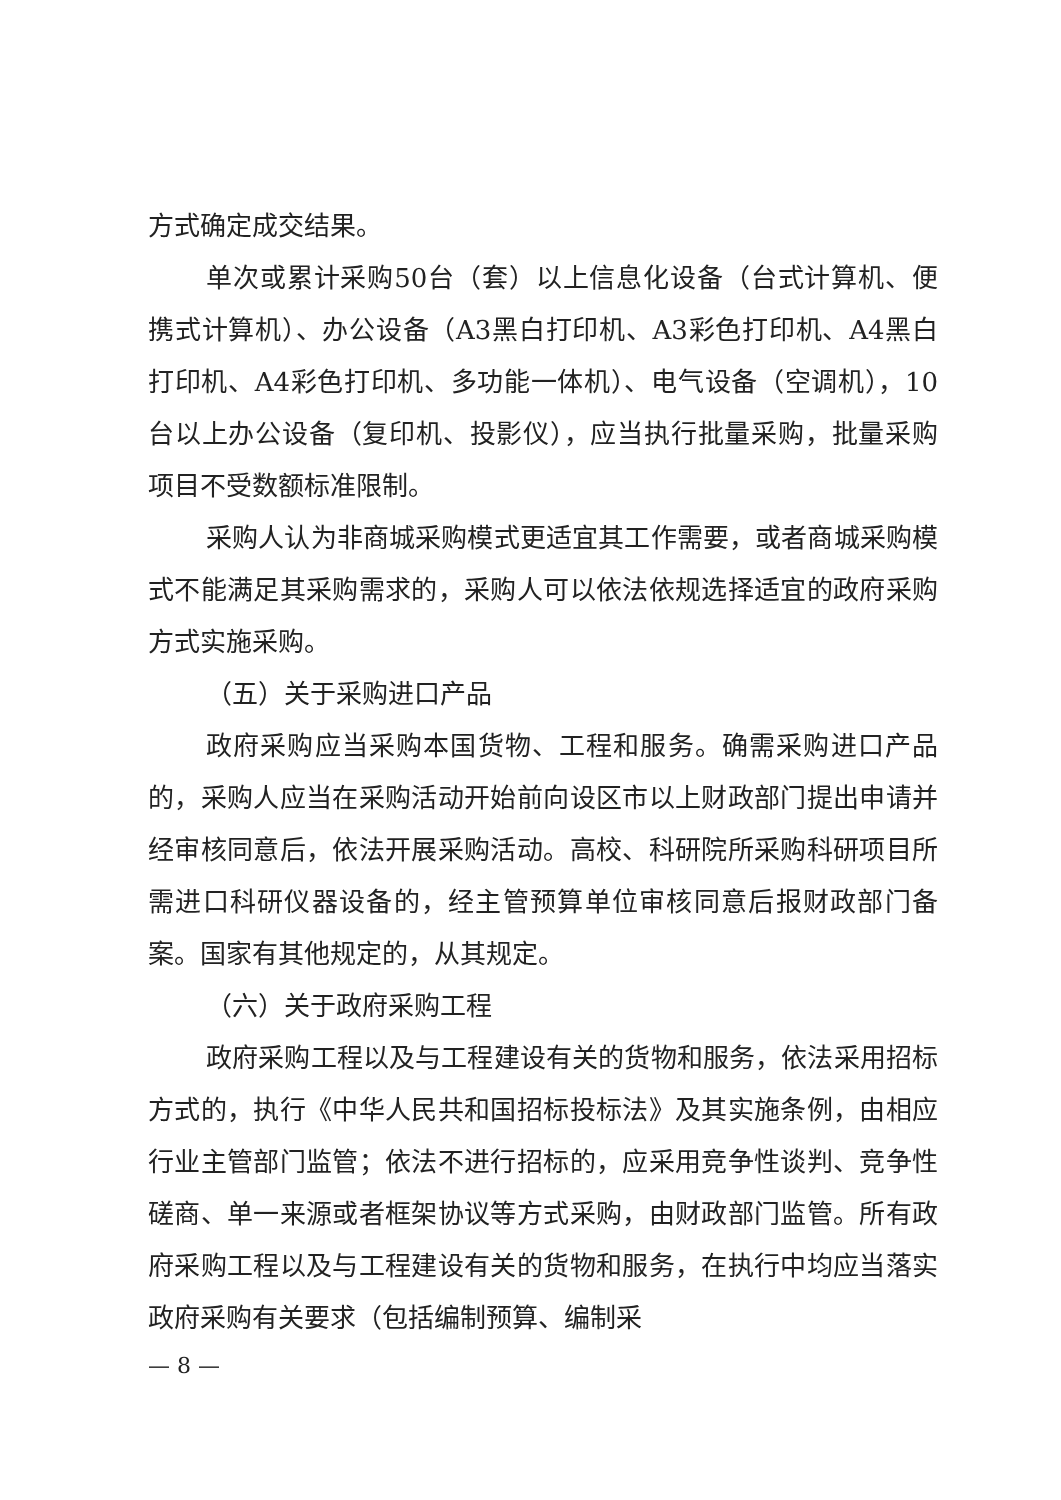方式确定成交结果。
单次或累计采购50台（套）以上信息化设备（台式计算机、便携式计算机）、办公设备（A3黑白打印机、A3彩色打印机、A4黑白打印机、A4彩色打印机、多功能一体机）、电气设备（空调机），10台以上办公设备（复印机、投影仪），应当执行批量采购，批量采购项目不受数额标准限制。
采购人认为非商城采购模式更适宜其工作需要，或者商城采购模式不能满足其采购需求的，采购人可以依法依规选择适宜的政府采购方式实施采购。
（五）关于采购进口产品
政府采购应当采购本国货物、工程和服务。确需采购进口产品的，采购人应当在采购活动开始前向设区市以上财政部门提出申请并经审核同意后，依法开展采购活动。高校、科研院所采购科研项目所需进口科研仪器设备的，经主管预算单位审核同意后报财政部门备案。国家有其他规定的，从其规定。
（六）关于政府采购工程
政府采购工程以及与工程建设有关的货物和服务，依法采用招标方式的，执行《中华人民共和国招标投标法》及其实施条例，由相应行业主管部门监管；依法不进行招标的，应采用竞争性谈判、竞争性磋商、单一来源或者框架协议等方式采购，由财政部门监管。所有政府采购工程以及与工程建设有关的货物和服务，在执行中均应当落实政府采购有关要求（包括编制预算、编制采
— 8 —